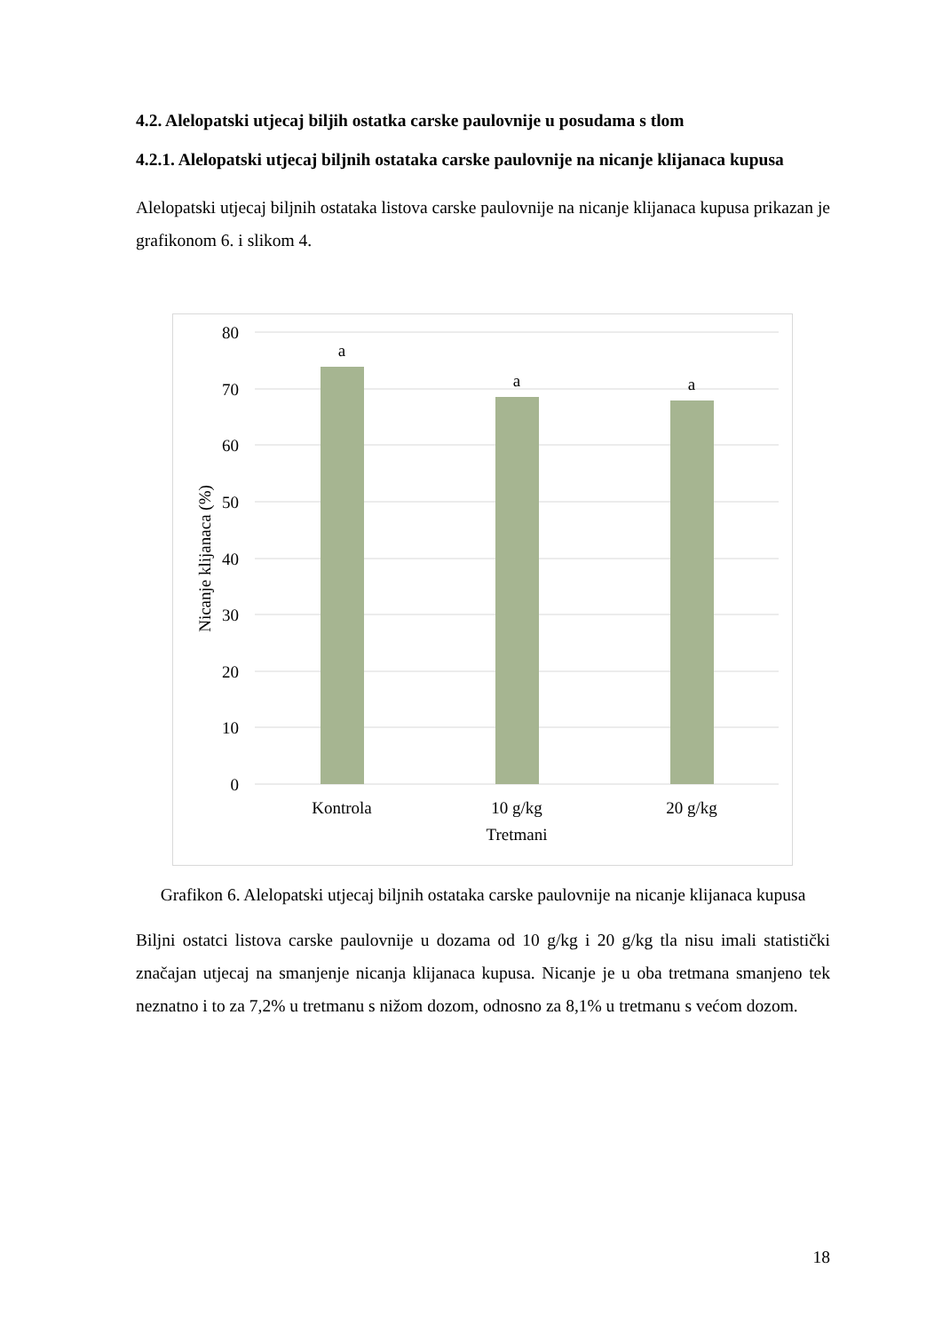4.2. Alelopatski utjecaj biljih ostatka carske paulovnije u posudama s tlom
4.2.1. Alelopatski utjecaj biljnih ostataka carske paulovnije na nicanje klijanaca kupusa
Alelopatski utjecaj biljnih ostataka listova carske paulovnije na nicanje klijanaca kupusa prikazan je grafikonom 6. i slikom 4.
80
70
60
50
40
30
20
10
0
a
a
a
Kontrola
10 g/kg
20 g/kg
Tretmani
Nicanje klijanaca (%)
Grafikon 6. Alelopatski utjecaj biljnih ostataka carske paulovnije na nicanje klijanaca kupusa
Biljni ostatci listova carske paulovnije u dozama od 10 g/kg i 20 g/kg tla nisu imali statistički značajan utjecaj na smanjenje nicanja klijanaca kupusa. Nicanje je u oba tretmana smanjeno tek neznatno i to za 7,2% u tretmanu s nižom dozom, odnosno za 8,1% u tretmanu s većom dozom.
18